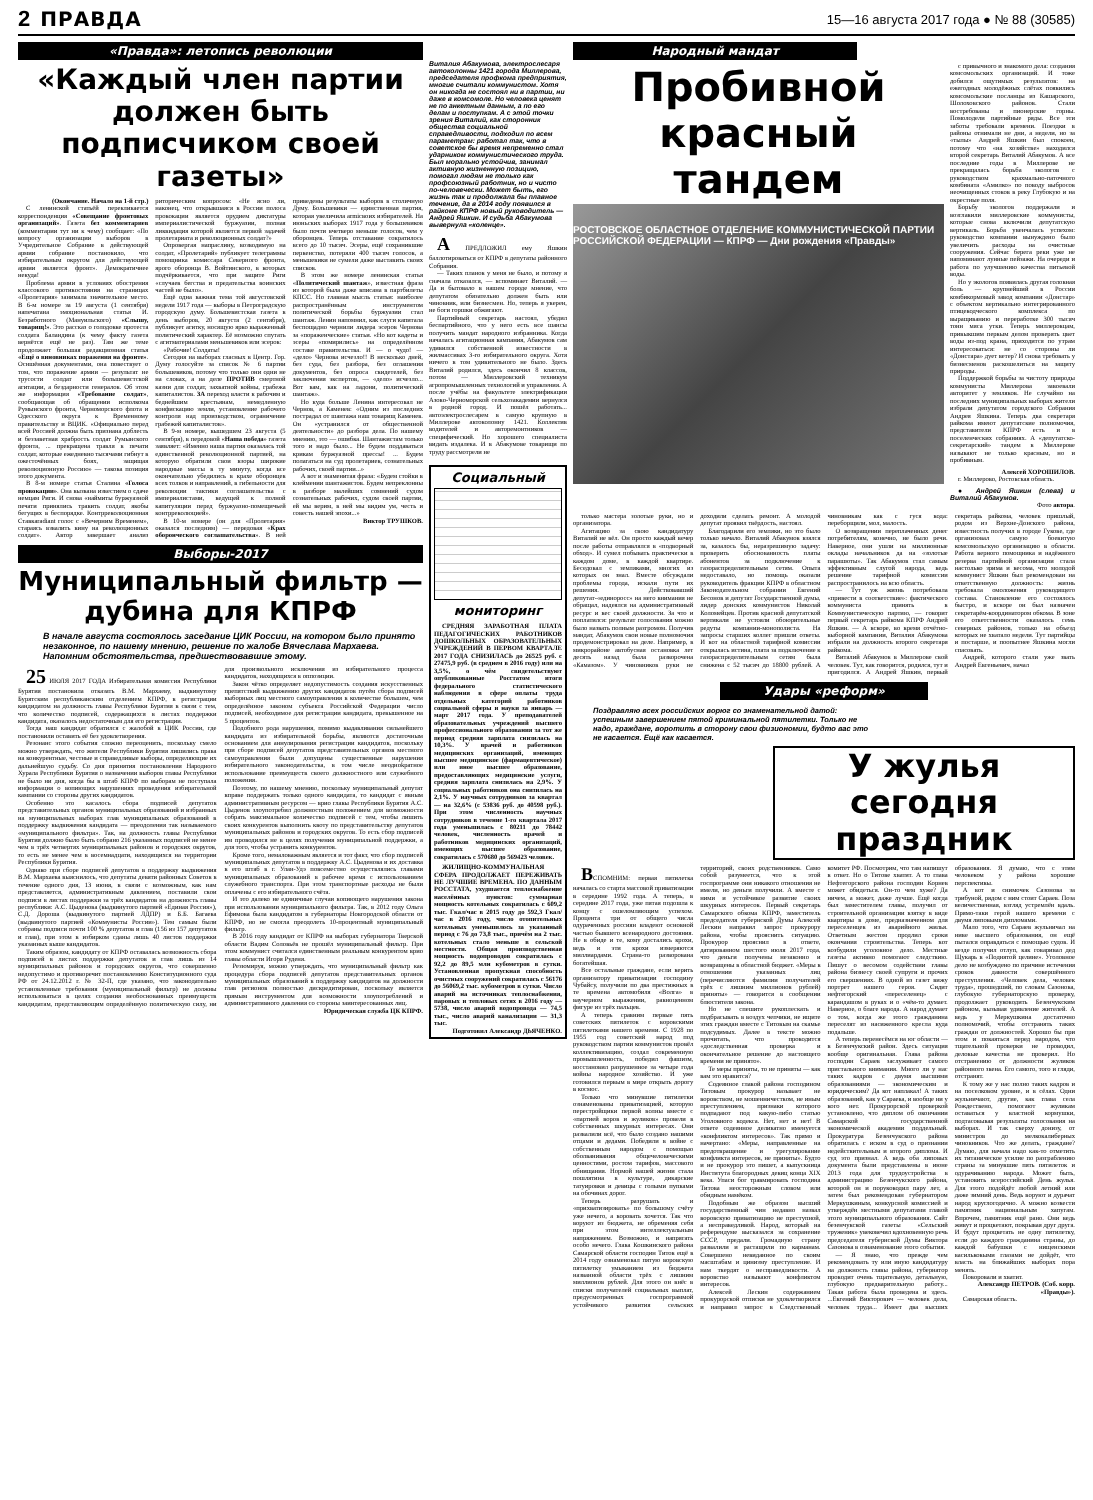2 ПРАВДА 15—16 августа 2017 года ● № 88 (30585)
«Правда»: летопись революции
«Каждый член партии должен быть подписчиком своей газеты»
(Окончание. Начало на 1-й стр.)
С ленинской статьёй перекликается корреспонденция «Совещание фронтовых организаций». Газета без комментариев (комментарии тут ни к чему) сообщает: «По вопросу организации выборов в Учредительное Собрание в действующей армии собрание постановило, что избирательным округом для действующей армии является фронт». Демократичнее некуда!
Проблема армии в условиях обострения классового противостояния на страницах «Пролетария» занимала значительное место. В 6-м номере за 19 августа (1 сентября) напечатана эмоциональная статья И. Безработного (Мануильского) «Слышу, товарищ!». Это рассказ о голодовке протеста солдата Баландина (к чему факту газета вернётся ещё не раз). Там же теме продолжает большая редакционная статья «Ещё о виновниках поражения на фронте». Осншённая документами, она повествует о том, что поражение армии — результат не трусости солдат или большевистской агитации, а бездарности генералов. Об этом же информация «Требование солдат», сообщающая об обращении исполкома Румынского фронта, Черноморского флота и Одесского округа к Временному правительству и ВЦИК. «Официально перед всей Россией должна быть признана доблесть и беззаветная храбрость солдат Румынского фронта, ... прекращена травля в печати солдат, которые ежедневно тысячами гибнут в ожесточённых боях, защищая революционную Россию» — такова позиция этого документа.
В 8-м номере статья Сталина «Голоса провокации». Она вызвана известием о сдаче немцам Риги. И снова «наймиты буржуазной печати принялись травить солдат, якобы бегущих в беспорядке. Контрреволюционная Ставкаradiant голос с «Вечерним Временем», стараясь взвалить вину на революционных солдат». Автор завершает анализ риторическим вопросом: «Не ясно ли, наконец, что открывшаяся в России полоса провокации является орудием диктатуры империалистической буржуазии, полная ликвидация которой является первой задачей пролетариата и революционных солдат?»
Опровергая напраслину, возводимую на солдат, «Пролетарий» публикует телеграммы помощника комиссара Северного фронта, ярого оборонца В. Войтинского, в которых подчёркивается, что при защите Риги «случаев бегства и предательства воинских частей не было».
Ещё одна важная тема той августовской недели 1917 года — выборы в Петроградскую городскую думу. Большевистская газета в день выборов, 20 августа (2 сентября), публикует агитку, носящую ярко выраженный политический характер. Её нозможно спутать с агитматериалами меньшевиков или эсеров:
«Рабочие! Солдаты!
Сегодня на выборах гласных в Центр. Гор. Думу голосуйте за список № 6 партии большевиков, потому что только они одни не на словах, а на деле ПРОТИВ смертной казни для солдат, захватной войны, грабежа капиталистов. ЗА переход власти к рабочим и беднейшим крестьянам, немедленную конфискацию земли, установление рабочего контроля над производством, ограничение грабежей капиталистов».
В 9-м номере, вышедшем 23 августа (5 сентября), в передовой «Наша победа» газета заявляет: «Именно наша партия оказалась той единственной революционной партией, на которую обратили свои взоры широкие народные массы в ту минуту, когда все окончательно убедились в крахе оборонцев всех толков и направлений, в гибельности для революции тактики соглашательства с империалистами, ведущей к полной капитуляции перед буржуазно-помещичьей контрреволюцией».
В 10-м номере (он для «Пролетария» оказался последним) — передовая «Крах оборончес­кого соглашательства». В ней приведены результаты выборов в столичную Думу. Большевики — единственная партия, которая увеличила armiсвоих избирателей. На июньских выборах 1917 года у большевиков было почти вчетверо меньше голосов, чем у оборонцев. Теперь отставание сократилось всего до 10 тысяч. Эсеры, ещё сохранившие первенство, потеряли 400 тысяч голосов, а меньшевики не сумели даже выставить своих списков.
В этом же номере ленинская статья «Политический шантаж», известная фраза из которой была даже вписана в партбилеты КПСС. Но главная мысль статьи: наиболее распространённым инструментом политической борьбы буржуазии стал шантаж. Ленин напомнил, как слуги капитала беспощадно чернили лидера эсеров Чернова за «пораженческие» статьи. «Но вот кадеты и эсеры «помирились» на определённом составе правительства. И — о чудо! — «дело» Чернова исчезло!! В несколько дней, без суда, без разбора, без оглашения документов, без опроса свидетелей, без заключения экспертов, — «дело» исчезло... Вот вам, как на ладони, политический шантаж».
Но куда больше Ленина интересовал не Чернов, а Каменев: «Одним из последних пострадал от шантажа наш товарищ Каменев. Он «устранился от общественной деятельности» до разбора дела. По нашему мнению, это — ошибка. Шантажистам только того и надо было... Не будем поддаваться крикам буржуазной прессы! ... Будем полагаться на суд пролетариев, сознательных рабочих, своей партии...»
А вот и знаменитая фраза: «Будем стойки в клеймении шантажистов. Будем непреклонны в разборе малейших сомнений судом сознательных рабочих, судом своей партии, ей мы верим, в ней мы видим ум, честь и совесть нашей эпохи...»
Виктор ТРУШКОВ.
Выборы-2017
Муниципальный фильтр — дубина для КПРФ
В начале августа состоялось заседание ЦИК России, на котором было принято незаконное, по нашему мнению, решение по жалобе Вячеслава Мархаева. Напомним обстоятельства, предшествовавшие этому.
25 ИЮЛЯ 2017 ГОДА Избирательная комиссия Республики Бурятия постановила отказать В.М. Мархаеву, выдвинутому Бурятским республиканским отделением КПРФ, в регистрации кандидатом на должность главы Республики Бурятия в связи с тем, что количество подписей, содержащихся в листах поддержки кандидата, оказалось недостаточным для его регистрации.
Тогда наш кандидат обратился с жалобой в ЦИК России, где постановили оставить её без удовлетворения.
Резонанс этого события сложно переоценить, поскольку смело можно утверждать, что жители Республики Бурятия лишились права на конкурентные, честные и справедливые выборы, определяющие их дальнейшую судьбу. Со дня принятия постановления Народного Хурала Республики Бурятия о назначении выборов главы Республики не было ни дня, когда бы в штаб КПРФ по выборам не поступала информация о вопиющих нарушениях проведения избирательной кампании со стороны других кандидатов.
Особенно это касалось сбора подписей депутатов представительных органов муниципальных образований и избранных на муниципальных выборах глав муниципальных образований в поддержку выдвижения кандидата — преодоления так называемого «муниципального фильтра». Так, на должность главы Республики Бурятия должно было быть собрано 216 указанных подписей не менее чем в трёх четвертях муниципальных районов и городских округов, то есть не менее чем в восемнадцати, находящихся на территории Республики Бурятия.
Однако при сборе подписей депутатов в поддержку выдвижения В.М. Мархаева выяснилось, что депутаты девяти районных Советов в течение одного дня, 13 июня, в связи с возможным, как нам представляется, административным давлением, поставили свои подписи в листах поддержки за трёх кандидатов на должность главы республики: А.С. Цыденова (выдвинутого партией «Единая Россия»), С.Д. Дороша (выдвинутого партией ЛДПР) и Б.Б. Багаева (выдвинутого партией «Коммунисты России»). Тем самым были собраны подписи почти 100 % депутатов и глав (156 из 157 депутатов и глав), при этом в избирком сданы лишь 40 листов поддержки указанных выше кандидатов.
Таким образом, кандидату от КПРФ оставалась возможность сбора подписей в листах поддержки депутатов и глав лишь из 14 муниципальных районов и городских округов, что совершенно недопустимо и противоречит постановлению Конституционного суда РФ от 24.12.2012 г. № 32-П, где указано, что законодательно установленные требования (муниципальный фильтр) не должны использоваться в целях создания необоснованных преимуществ кандидатам, представляющим определённую политическую силу, ни для произвольного исключения из избирательного процесса кандидатов, находящихся в оппозиции.
Закон чётко определяет недопустимость создания искусственных препятствий выдвижению других кандидатов путём сбора подписей выборных лиц местного самоуправления в количестве большем, чем определённое законом субъекта Российской Федерации число подписей, необходимое для регистрации кандидата, превышенное на 5 процентов.
Подобного рода нарушения, помимо выдавливания сильнейшего кандидата из избирательной борьбы, являются достаточным основанием для аннулирования регистрации кандидатов, поскольку при сборе подписей депутатов представительных органов местного самоуправления были допущены существенные нарушения избирательного законодательства, в том числе неодноkратное использование преимуществ своего должностного или служебного положения.
Поэтому, по нашему мнению, поскольку муниципальный депутат вправе поддержать только одного кандидата, то кандидат с явным административным ресурсом — врио главы Республики Бурятия А.С. Цыденов злоупотребил должностным положением для возможности собрать максимальное количество подписей с тем, чтобы лишить своих конкурентов выполнить квоту по представительству депутатов муниципальных районов и городских округов. То есть сбор подписей им проводился не в целях получения муниципальной поддержки, а для того, чтобы устранить конкурентов.
Кроме того, немаловажным является и тот факт, что сбор подписей муниципальных депутатов в поддержку А.С. Цыденова и их доставка в его штаб в г. Улан-Удэ повсеместно осуществлялись главами муниципальных образований в рабочее время с использованием служебного транспорта. При этом транспортные расходы не были оплачены с его избирательного счёта.
И это далеко не единичные случаи вопиющего нарушения закона при использовании муниципального фильтра. Так, в 2012 году Ольга Ефимова была кандидатом в губернаторы Новгородской области от КПРФ, но не смогла преодолеть 10-процентный муниципальный фильтр.
В 2016 году кандидат от КПРФ на выборах губернатора Тверской области Вадим Соловьёв не прошёл муниципальный фильтр. При этом коммунист считался единственным реальным конкурентом врио главы области Игоря Руденя.
Резюмируя, можно утверждать, что муниципальный фильтр как процедура сбора подписей депутатов представительных органов муниципальных образований в поддержку кандидатов на должности глав регионов полностью дискредитирован, поскольку является прямым инструментом для возможности злоупотреблений и административного давления со стороны заинтересованных лиц.
Юридическая служба ЦК КПРФ.
Виталия Абакумова, электрослесаря автоколонны 1421 города Миллерова, председателя профкома предприятия, многие считали коммунистом. Хотя он никогда не состоял ни в партии, ни даже в комсомоле. Но человека ценят не по анкетным данным, а по его делам и поступкам. А с этой точки зрения Виталий, как сторонник общества социальной справедливости, подходил по всем параметрам: работал так, что в советское бы время непременно стал ударником коммунистического труда. Был морально устойчив, занимал активную жизненную позицию, помогал людям не только как профсоюзный работник, но и чисто по-человечески. Может быть, его жизнь так и продолжала бы плавное течение, да в 2014 году появился в райкоме КПРФ новый руководитель — Андрей Яшкин. И судьба Абакумова вывернула «коленце».
А ПРЕДЛОЖИЛ ему Яшкин баллотироваться от КПРФ в депутаты районного Собрания.
— Таких планов у меня не было, и потому я сначала отказался, — вспоминает Виталий. — Да и бытовало в нашем городе мнение, что депутатом обязательно должен быть или чиновник, или бизнесмен. Но, теперь я уверен, не боги горшки обжигают.
Партийный секретарь настоял, убедил беспартийного, что у него есть все шансы получить мандат народного избранника. Когда началась агитационная кампания, Абакумов сам удивился собственной известности в жилмассивах 3-го избирательного округа. Хотя ничего в том удивительного не было. Здесь Виталий родился, здесь окончил 8 классов, потом — Миллеровский техникум агропромышленных технологий и управления. А после учёбы на факультете электрификации Азово-Черноморской сельхозакадемии вернулся в родной город. И пошёл работать... автоэлектрослесарем в самую крупную в Миллерове автоколонну 1421. Коллектив водителей и авторемонтников — специфический. Но хорошего специалиста видать издалека. И в Абакумове товарищи по труду рассмотрели не
Социальный
мониторинг
СРЕДНЯЯ ЗАРАБОТНАЯ ПЛАТА ПЕДАГОГИЧЕСКИХ РАБОТНИКОВ ДОШКОЛЬНЫХ ОБРАЗОВАТЕЛЬНЫХ УЧРЕЖДЕНИЙ В ПЕРВОМ КВАРТАЛЕ 2017 ГОДА СНИЗИЛАСЬ до 26525 руб. с 27475,9 руб. (в среднем в 2016 году) или на 3,5%, о чём свидетельствуют опубликованные Росстатом итоги федерального статистического наблюдения в сфере оплаты труда отдельных категорий работников социальной сферы и науки за январь — март 2017 года. У преподавателей образовательных учреждений высшего профессионального образования за тот же период средняя зарплата снизилась на 10,3%. У врачей и работников медицинских организаций, имеющих высшее медицинское (фармацевтическое) или иное высшее образование, предоставляющих медицинские услуги, средняя зарплата снизилась на 2,9%. У социальных работников она снизилась на 2,1%. У научных сотрудников за квартал — на 32,6% (с 53836 руб. до 40598 руб.). При этом численность научных сотрудников в течение 1-го квартала 2017 года уменьшилась с 80211 до 78442 человек, численность врачей и работников медицинских организаций, имеющих высшее образование, сократилась с 570680 до 569423 человек.
ЖИЛИЩНО-КОММУНАЛЬНАЯ СФЕРА ПРОДОЛЖАЕТ ПЕРЕЖИВАТЬ НЕ ЛУЧШИЕ ВРЕМЕНА. ПО ДАННЫМ РОССТАТА, ухудшается теплоснабжение населённых пунктов: суммарная мощность котельных сократилась с 609,2 тыс. Гкал/час в 2015 году до 592,3 Гкал/час в 2016 году, число отопительных котельных уменьшилось за указанный период с 76 до 73,8 тыс., причём на 2 тыс. котельных стало меньше в сельской местности. Общая производственная мощность водопроводов сократилась с 92,2 до 89,5 млн кубометров в сутки. Установленная пропускная способность очистных сооружений сократилась с 56176 до 56069,2 тыс. кубометров в сутки. Число аварий на источниках теплоснабжения, паровых и тепловых сетях в 2016 году — 5738, число аварий водопровода — 74,5 тыс., число аварий канализации — 31,3 тыс.
Подготовил Александр ДЬЯЧЕНКО.
Народный мандат
Пробивной красный тандем
РОСТОВСКОЕ ОБЛАСТНОЕ ОТДЕЛЕНИЕ КОММУНИСТИЧЕСКОЙ ПАРТИИ РОССИЙСКОЙ ФЕДЕРАЦИИ — КПРФ — Дни рождения «Правды»
с привычного и знакомого дела: создания комсомольских организаций. И тоже добился ощутимых результатов: на ежегодных молодёжных слётах появились комсомольские посланцы из Кашарского, Шолоховского районов. Стали востребованы и пионерские горны. Помолодели партийные ряды. Все эти заботы требовали времени. Поездки в районы отнимали не дни, а недели, но за «тылы» Андрей Яшкин был спокоен, потому что «на хозяйстве» находился второй секретарь Виталий Абакумов. А все последние годы в Миллерове не прекращалась борьба экологов с руководством крахмально-паточного комбината «Амилко» по поводу выбросов неочищенных стоков в реку Глубокую и на окрестные поля.
Борьбу экологов поддержали и возглавили миллеровские коммунисты, которые снова включили депутатскую вертикаль. Борьба увенчалась успехом: руководство компании вынуждено было увеличить расходы на очистные сооружения. Сейчас берега реки уже не напоминают лунные пейзажи. На очереди и работа по улучшению качества питьевой воды.
Но у экологов появилась другая головная боль — крупнейший в России комбикормовый завод компании «Донстар» с объектом вертикально интегрированного птицеводческого комплекса по выращиванию и переработке 300 тысяч тонн мяса утки. Теперь миллеровцам, привыкшим первым делом проверять цвет воды из-под крана, приходится по утрам интересоваться: не со стороны ли «Донстара» дует ветер? И снова требовать у бизнесменов раскошелиться на защиту природы.
Поддержкой борьбы за чистоту природы коммунисты Миллерова завоевали авторитет у земляков. Не случайно на последних муниципальных выборах жители избрали депутатом городского Собрания Андрея Яшкина. Теперь два секретаря райкома имеют депутатские полномочия, представители КПРФ есть и в поселенческих собраниях. А «депутатско-секретарский» тандем в Миллерове называют не только красным, но и пробивным.
Алексей ХОРОШИЛОВ.
г. Миллерово, Ростовская область.
● Андрей Яшкин (слева) и Виталий Абакумов.
Фото автора.
только мастера золотые руки, но и организатора.
Агитацию за свою кандидатуру Виталий не вёл. Он просто каждый вечер после работы отправлялся в «подворный обход». И сумел побывать практически в каждом доме, в каждой квартире. Беседовал с земляками, многих из которых он знал. Вместе обсуждали проблемы города, искали пути их решения. Действовавший депутат-«единоросс» на него внимания не обращал, надеялся на административный ресурс и вес своей должности. За что и поплатился: результат голосования можно было назвать полным разгромом. Получив мандат, Абакумов свои новые полномочия продемонстрировал на деле. Например, в микрорайоне автобусная остановка лет десять назад была разворочена «Камазом». У чиновников руки не доходили сделать ремонт. А молодой депутат проявил твёрдость, настоял.
Благодарили его земляки, но это было только начало. Виталий Абакумов взялся за, казалось бы, неразрешимую задачу: проверить обоснованность платы абонентов за подключение к газораспределительным сетям. Опыта недоставало, но помощь оказали руководитель фракции КПРФ в областном Законодательном собрании Евгений Бесонов и депутат Государственной думы, лидер донских коммунистов Николай Коломейцев. Против красной депутатской вертикали не устояли обоюрительные редуты компании-монополиста. На запросы старших коллег пришли ответы. И вот на областной тарифной комиссии открылась истина, плата за подключение к газораспределительным сетям была снижена с 52 тысяч до 18800 рублей. А чиновникам как с гуся вода: переборщили, мол, малость.
О возвращении переплаченных денег потребителям, конечно, не было речи. Наверное, они ушли на миллионные оклады начальников да на «золотые парашюты». Так Абакумов стал самым эффективным слугой народа, ведь решение тарифной комиссии распространилось на всю область.
— Тут уж жизнь потребовала «привести в соответствие»: фактического коммуниста принять в Коммунистическую партию, — говорит первый секретарь райкома КПРФ Андрей Яшкин. — А вскоре, во время отчётно-выборной кампании, Виталия Абакумова избрали на должность второго секретаря райкома.
Виталий Абакумов в Миллерове свой человек. Тут, как говорится, родился, тут и пригодился. А Андрей Яшкин, первый секретарь райкома, человек пришлый, родом из Верхне-Донского района, известность получил в городе Гукове, где организовал самую боевитую комсомольскую организацию в области. Работа верного помощника и надёжного резерва партийной организации стала настолько зрима и весома, что молодой коммунист Яшкин был рекомендован на ответственную должность: жизнь требовала омоложения руководящего состава. Становление его состоялось быстро, и вскоре он был назначен секретарём-координатором обкома. В зоне его ответственности оказалось семь северных районов, только на объезд которых не хватало недели. Тут партийцы и постарше, и поопытнее Яшкина могли спасовать.
Андрей, которого стали уже звать Андрей Евгеньевич, начал
Удары «реформ»
Поздравляю всех российских ворюг со знаменательной датой: успешным завершением пятой криминальной пятилетки. Только не надо, граждане, воротить в сторону свои физиономии, будто вас это не касается. Ещё как касается.
У жулья сегодня праздник
ВСПОМНИМ: первая пятилетка началась со старта массовой приватизации в середине 1992 года. А теперь, в середине 2017 года, уже пятая подошла к концу с ошеломляющим успехом. Процента три от общего числа одураченных россиян владеют основной частью бывшего всенародного достояния. Не в обиде и те, кому достались крохи, ведь и эти крохи измеряются миллиардами. Страна-то разворована богатейшая.
Все остальные граждане, если верить организатору приватизации господину Чубайсу, получили по два престижных в те времена автомобиля «Волга» в ваучерном выражении, равноценном фигуре из трёх пальцев.
А теперь сравним первые пять советских пятилеток с воровскими пятилетками нашего времени. С 1928 по 1955 год советский народ под руководством партии коммунистов провёл коллективизацию, создал современную промышленность, победил фашизм, восстановил разрушенное за четыре года войны народное хозяйство. И уже готовился первым в мире открыть дорогу в космос.
Только что минувшие пятилетки ознаменованы приватизацией, которую перестройщики первой волны вместе с «партией воров и жуликов» провели в собственных шкурных интересах. Они развалили всё, что было создано нашими отцами и дедами. Победили в войне с собственным народом с помощью оболванивания общечеловеческими ценностями, ростом тарифов, массового обнищания. Нормой нашей жизни стала пошлятина в культуре, дикарские татуировки и девицы с голыми пупками на обочинах дорог.
Теперь разрушать и «прихватизировать» по большому счёту уже нечего, а воровать хочется. Так что воруют из бюджета, не обременяя себя при этом интеллектуальным напряжением. Возможно, и напрягать особо нечего. Глава Кошкинского района Самарской области господин Титов ещё в 2014 году ознаменовал пятую воровскую пятилетку умыканием из бюджета названной области трёх с лишним миллионов рублей. Для этого он внёс в списки получателей социальных выплат, предусмотренных госпрограммой устойчивого развития сельских территорий, своих родственников. Само собой разумеется, что к этой госпрограмме они никакого отношения не имели, но деньги получили. А вместе с ними и устойчивое развитие своих шкурных интересов. Первый секретарь Самарского обкома КПРФ, заместитель председателя губернской Думы Алексей Лескин направил запрос прокурору района, чтобы прояснить ситуацию. Прокурор прояснил в ответе, датированном шестого июля 2017 года, что деньги получены незаконно и возвращены в областной бюджет. «Меры в отношении указанных лиц (перечисляются фамилии получателей трёх с лишним миллионов рублей) приняты» — говорится в сообщении блюстителя закона.
Но не спешите рукоплескать и подбрасывать в воздух чепчики, не ищите этих граждан вместе с Титовым на скамье подсудимых. Далее в тексте можно прочитать, что проводится «доследственная проверка и окончательное решение до настоящего времени не принято».
Те меры приняты, то не приняты — как вам это нравится?
Содеянное главой района господином Титовым прокурор называет не воровством, не мошенничеством, не иным преступлением, признаки которого подпадают под какую-либо статью Уголовного кодекса. Нет, нет и нет! В ответе содеянное деликатно именуется «конфликтом интересов». Так прямо и начертано: «Меры, направленные на предотвращение и урегулирование конфликта интересов, не приняты». Будто и не прокурор это пишет, а выпускница Института благородных девиц конца XIX века. Упаси бог травмировать господина Титова неосторожным словом или обидным намёком.
Подобным же образом высший государственный чин недавно назвал воровскую приватизацию не преступной, а несправедливой. Народ, который на референдуме высказался за сохранение СССР, предали. Громадную страну развалили и растащили по карманам. Совершено невиданное по своим масштабам и цинизму преступление. И нам твердят о несправедливости. А воровство называют конфликтом интересов.
Алексей Лескин содержанием прокурорской отписки не удовлетворился и направил запрос в Следственный комитет РФ. Посмотрим, что там напишут в ответ. Но о Титове хватит. А то глава Нефтегорского района господин Корнев может обидеться. Он-то чем хуже? Да ничем, а может, даже лучше. Ещё когда был заместителем главы, получил от строительной организации взятку в виде квартиры в доме, предназначенном для переселенцев из аварийного жилья. Ответным жестом продлил сроки окончания строительства. Теперь вот возбудили уголовное дело. Местные газеты активно помогают следствию. Пишут о весомом содействии главы района бизнесу своей супруги и прочих его свершениях. В одной из газет вижу портрет нашего героя. Сидит нефтегорский «переселенец» с карандашом в руках и о «чём-то думает. Наверное, о благе народа. А народ думает о том, когда же этого гражданина переселят из насиженного кресла куда подальше.
А теперь перенесёмся на юг области — в Безенчукский район. Здесь ситуация вообще оригинальная. Глава района господин Сараев заслуживает самого пристального внимания. Много ли у нас таких кадров с двумя высшими образованиями — экономическим и юридическим? Да кот наплакал! А таких образований, как у Сараева, и вообще ни у кого нет. Прокурорской проверкой установлено, что диплом об окончании Самарской государственной экономической академии поддельный. Прокуратура Безенчукского района обратилась с иском в суд о признании недействительным и второго диплома. И суд это признал. А ведь оба липовых документа были представлены в июне 2013 года для трудоустройства в администрацию Безенчукского района, которой он и поруководил пару лет, а затем был рекомендован губернатором Меркушкиным, конкурсной комиссией и утверждён местными депутатами главой этого муниципального образования. Сайт безенчукской газеты «Сельский труженик» увековечил вдохновенную речь председателя губернской Думы Виктора Сазонова в ознаменование этого события.
— Я знаю, что прежде чем рекомендовать ту или иную кандидатуру на должность главы района, губернатор проводит очень тщательную, детальную, глубокую предварительную работу... Такая работа была проведена и здесь. ...Евгений Викторович — человек дела, человек труда... Имеет два высших образования. Я думаю, что с этим человеком у района хорошие перспективы.
А вот и снимочек Сазонова за трибуной, рядом с ним стоит Сараев. Поза величественная, взгляд устремлён вдаль. Прямо-таки герой нашего времени с двумя липовыми дипломами.
Мало того, что Сараев жульничал на ниве высшего образования, он ещё пытался оправдаться с помощью судов. И везде получил отлуп, как говаривал дед Щукарь в «Поднятой целине». Уголовное дело не возбуждено по причине истечения сроков давности совершённого преступления. «Человек дела, человек труда», прошедший, по словам Сазонова, глубокую губернаторскую проверку, продолжает руководить Безенчукским районом, вызывая удивление жителей. А ведь у Меркушкина достаточно полномочий, чтобы отстранять таких граждан от должностей. Хорошо бы при этом и покаяться перед народом, что тщательной проверки не проводил, деловые качества не проверил. Но отстранению от должности жуликов районного звена. Его самого, того и гляди, отстранят.
К тому же у нас полно таких кадров и на поселковом уровне, и в сёлах. Одни жульничают, другие, как глава села Рождествено, помогают жуликам оставаться у властной кормушки, подтасовывая результаты голосования на выборах. И так сверху донизу, от министров до мелкокалиберных чиновников. Что же делать, граждане? Думаю, для начала надо как-то отметить их титаническое усилие по разграблению страны за минувшие пять пятилеток и одурачиванию народа. Может быть, установить всероссийский День жулья. Для этого подойдёт любой летний или даже зимний день. Ведь воруют и дурачат народ круглогодично. А можно возвести памятник национальным хапугам. Впрочем, памятник ещё рано. Они ведь живут и процветают, покрывая друг друга. И будут процветать не одну пятилетку, если до каждого гражданина страны, до каждой бабушки с нищенскими васильковыми глазами не дойдёт, что власть на ближайших выборах пора менять.
Поворовали и хватит.
Александр ПЕТРОВ. (Соб. корр. «Правды»).
Самарская область.